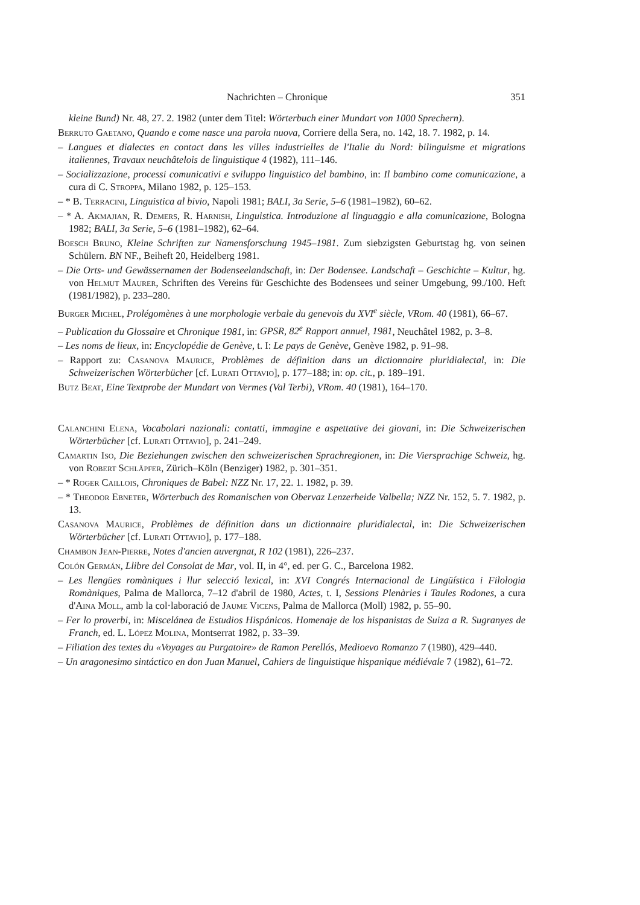Nachrichten – Chronique 351
kleine Bund) Nr. 48, 27. 2. 1982 (unter dem Titel: Wörterbuch einer Mundart von 1000 Sprechern).
Berruto Gaetano, Quando e come nasce una parola nuova, Corriere della Sera, no. 142, 18. 7. 1982, p. 14.
– Langues et dialectes en contact dans les villes industrielles de l'Italie du Nord: bilinguisme et migrations italiennes, Travaux neuchâtelois de linguistique 4 (1982), 111–146.
– Socializzazione, processi comunicativi e sviluppo linguistico del bambino, in: Il bambino come comunicazione, a cura di C. Stroppa, Milano 1982, p. 125–153.
– * B. Terracini, Linguistica al bivio, Napoli 1981; BALI, 3a Serie, 5–6 (1981–1982), 60–62.
– * A. Akmajian, R. Demers, R. Harnish, Linguistica. Introduzione al linguaggio e alla comunicazione, Bologna 1982; BALI, 3a Serie, 5–6 (1981–1982), 62–64.
Boesch Bruno, Kleine Schriften zur Namensforschung 1945–1981. Zum siebzigsten Geburtstag hg. von seinen Schülern. BN NF., Beiheft 20, Heidelberg 1981.
– Die Orts- und Gewässernamen der Bodenseelandschaft, in: Der Bodensee. Landschaft – Geschichte – Kultur, hg. von Helmut Maurer, Schriften des Vereins für Geschichte des Bodensees und seiner Umgebung, 99./100. Heft (1981/1982), p. 233–280.
Burger Michel, Prolégomènes à une morphologie verbale du genevois du XVI<sup>e</sup> siècle, VRom. 40 (1981), 66–67.
– Publication du Glossaire et Chronique 1981, in: GPSR, 82<sup>e</sup> Rapport annuel, 1981, Neuchâtel 1982, p. 3–8.
– Les noms de lieux, in: Encyclopédie de Genève, t. I: Le pays de Genève, Genève 1982, p. 91–98.
– Rapport zu: Casanova Maurice, Problèmes de définition dans un dictionnaire pluridialectal, in: Die Schweizerischen Wörterbücher [cf. Lurati Ottavio], p. 177–188; in: op. cit., p. 189–191.
Butz Beat, Eine Textprobe der Mundart von Vermes (Val Terbi), VRom. 40 (1981), 164–170.
Calanchini Elena, Vocabolari nazionali: contatti, immagine e aspettative dei giovani, in: Die Schweizerischen Wörterbücher [cf. Lurati Ottavio], p. 241–249.
Camartin Iso, Die Beziehungen zwischen den schweizerischen Sprachregionen, in: Die Viersprachige Schweiz, hg. von Robert Schläpfer, Zürich–Köln (Benziger) 1982, p. 301–351.
– * Roger Caillois, Chroniques de Babel: NZZ Nr. 17, 22. 1. 1982, p. 39.
– * Theodor Ebneter, Wörterbuch des Romanischen von Obervaz Lenzerheide Valbella; NZZ Nr. 152, 5. 7. 1982, p. 13.
Casanova Maurice, Problèmes de définition dans un dictionnaire pluridialectal, in: Die Schweizerischen Wörterbücher [cf. Lurati Ottavio], p. 177–188.
Chambon Jean-Pierre, Notes d'ancien auvergnat, R 102 (1981), 226–237.
Colón Germán, Llibre del Consolat de Mar, vol. II, in 4°, ed. per G. C., Barcelona 1982.
– Les llengües romàniques i llur selecció lexical, in: XVI Congrés Internacional de Lingüística i Filologia Romàniques, Palma de Mallorca, 7–12 d'abril de 1980, Actes, t. I, Sessions Plenàries i Taules Rodones, a cura d'Aina Moll, amb la col·laboració de Jaume Vicens, Palma de Mallorca (Moll) 1982, p. 55–90.
– Fer lo proverbi, in: Miscelánea de Estudios Hispánicos. Homenaje de los hispanistas de Suiza a R. Sugranyes de Franch, ed. L. López Molina, Montserrat 1982, p. 33–39.
– Filiation des textes du «Voyages au Purgatoire» de Ramon Perellós, Medioevo Romanzo 7 (1980), 429–440.
– Un aragonesimo sintáctico en don Juan Manuel, Cahiers de linguistique hispanique médiévale 7 (1982), 61–72.